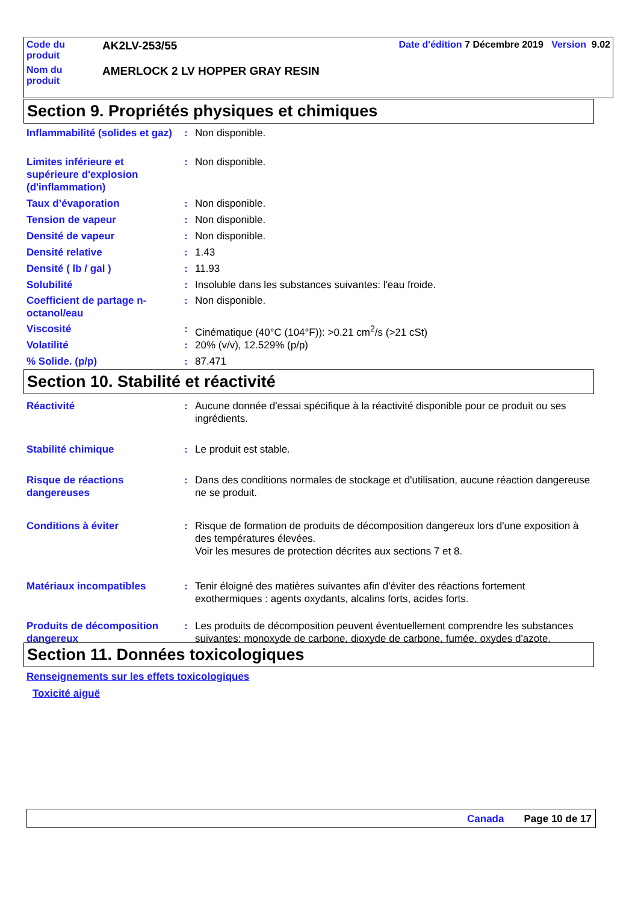| Code du produit | AK2LV-253/55 | Date d'édition 7 Décembre 2019 Version 9.02 |
| Nom du produit | AMERLOCK 2 LV HOPPER GRAY RESIN | |
Section 9. Propriétés physiques et chimiques
Inflammabilité (solides et gaz)
: Non disponible.
Limites inférieure et supérieure d'explosion (d'inflammation)
: Non disponible.
Taux d’évaporation : Non disponible.
Tension de vapeur : Non disponible.
Densité de vapeur : Non disponible.
Densité relative : 1.43
Densité ( lb / gal ) : 11.93
Solubilité : Insoluble dans les substances suivantes: l'eau froide.
Coefficient de partage n-octanol/eau
: Non disponible.
Viscosité : Cinématique (40°C (104°F)): >0.21 cm<sup>2</sup>/s (>21 cSt)
Volatilité : 20% (v/v), 12.529% (p/p)
% Solide. (p/p) : 87.471
Section 10. Stabilité et réactivité
Réactivité : Aucune donnée d'essai spécifique à la réactivité disponible pour ce produit ou ses ingrédients.
Stabilité chimique : Le produit est stable.
Risque de réactions dangereuses
: Dans des conditions normales de stockage et d'utilisation, aucune réaction dangereuse ne se produit.
Conditions à éviter : Risque de formation de produits de décomposition dangereux lors d'une exposition à des températures élevées.
Voir les mesures de protection décrites aux sections 7 et 8.
Matériaux incompatibles : Tenir éloigné des matières suivantes afin d'éviter des réactions fortement exothermiques : agents oxydants, alcalins forts, acides forts.
Produits de décomposition dangereux
: Les produits de décomposition peuvent éventuellement comprendre les substances suivantes: monoxyde de carbone, dioxyde de carbone, fumée, oxydes d'azote.
Section 11. Données toxicologiques
Renseignements sur les effets toxicologiques
Toxicité aiguë
Canada Page 10 de 17